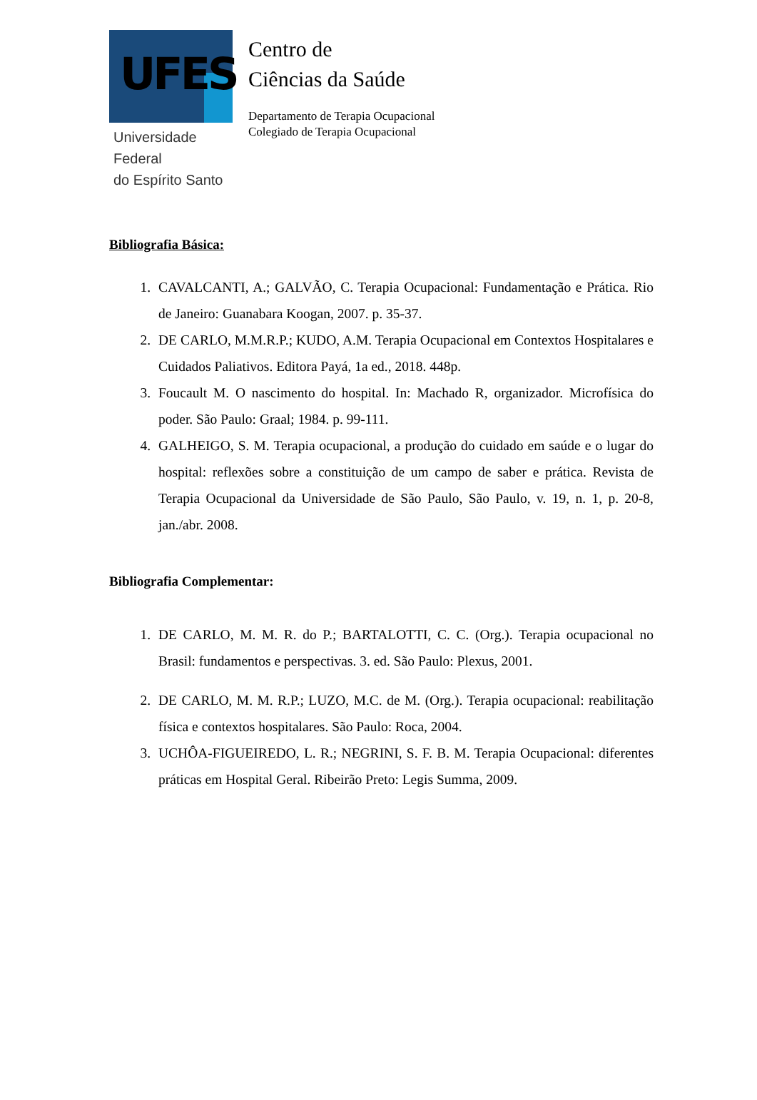UFES
Universidade Federal
do Espírito Santo
Centro de
Ciências da Saúde
Departamento de Terapia Ocupacional
Colegiado de Terapia Ocupacional
Bibliografia Básica:
1. CAVALCANTI, A.; GALVÃO, C. Terapia Ocupacional: Fundamentação e Prática. Rio de Janeiro: Guanabara Koogan, 2007. p. 35-37.
2. DE CARLO, M.M.R.P.; KUDO, A.M. Terapia Ocupacional em Contextos Hospitalares e Cuidados Paliativos. Editora Payá, 1a ed., 2018. 448p.
3. Foucault M. O nascimento do hospital. In: Machado R, organizador. Microfísica do poder. São Paulo: Graal; 1984. p. 99-111.
4. GALHEIGO, S. M. Terapia ocupacional, a produção do cuidado em saúde e o lugar do hospital: reflexões sobre a constituição de um campo de saber e prática. Revista de Terapia Ocupacional da Universidade de São Paulo, São Paulo, v. 19, n. 1, p. 20-8, jan./abr. 2008.
Bibliografia Complementar:
1. DE CARLO, M. M. R. do P.; BARTALOTTI, C. C. (Org.). Terapia ocupacional no Brasil: fundamentos e perspectivas. 3. ed. São Paulo: Plexus, 2001.
2. DE CARLO, M. M. R.P.; LUZO, M.C. de M. (Org.). Terapia ocupacional: reabilitação física e contextos hospitalares. São Paulo: Roca, 2004.
3. UCHÔA-FIGUEIREDO, L. R.; NEGRINI, S. F. B. M. Terapia Ocupacional: diferentes práticas em Hospital Geral. Ribeirão Preto: Legis Summa, 2009.